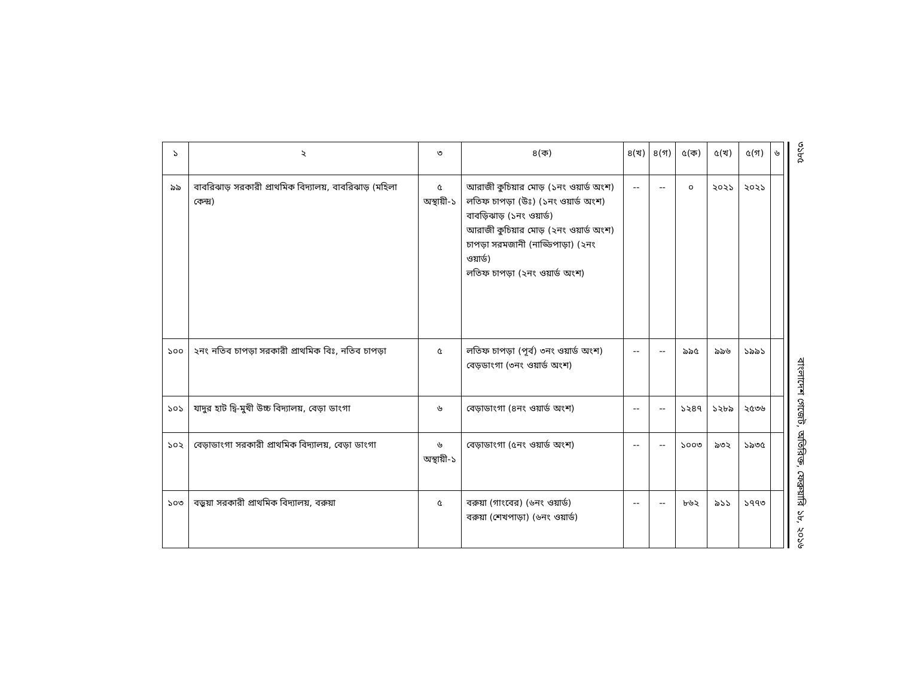| ১ | ২ | ৩ | ৪(ক) | ৪(খ) | ৪(গ) | ৫(ক) | ৫(খ) | ৫(গ) | ৬ |
| --- | --- | --- | --- | --- | --- | --- | --- | --- | --- |
| ৯৯ | বাবরিঝাড় সরকারী প্রাথমিক বিদ্যালয়, বাবরিঝাড় (মহিলা কেন্দ্র) | ৫ অস্থায়ী-১ | আরাজী কুচিয়ার মোড় (১নং ওয়ার্ড অংশ) লতিফ চাপড়া (উঃ) (১নং ওয়ার্ড অংশ) বাবড়িঝাড় (১নং ওয়ার্ড) আরাজী কুচিয়ার মোড় (২নং ওয়ার্ড অংশ) চাপড়া সরমজানী (নাড্ডিপাড়া) (২নং ওয়ার্ড) লতিফ চাপড়া (২নং ওয়ার্ড অংশ) | -- | -- | ০ | ২০২১ | ২০২১ | |
| ১০০ | ২নং নতিব চাপড়া সরকারী প্রাথমিক বিঃ, নতিব চাপড়া | ৫ | লতিফ চাপড়া (পূর্ব) ৩নং ওয়ার্ড অংশ) বেড়ডাংগা (৩নং ওয়ার্ড অংশ) | -- | -- | ৯৯৫ | ৯৯৬ | ১৯৯১ | |
| ১০১ | যাদুর হাট দ্বি-মুখী উচ্চ বিদ্যালয়, বেড়া ডাংগা | ৬ | বেড়াডাংগা (৪নং ওয়ার্ড অংশ) | -- | -- | ১২৪৭ | ১২৮৯ | ২৫৩৬ | |
| ১০২ | বেড়াডাংগা সরকারী প্রাথমিক বিদ্যালয়, বেড়া ডাংগা | ৬ অস্থায়ী-১ | বেড়াডাংগা (৫নং ওয়ার্ড অংশ) | -- | -- | ১০০৩ | ৯৩২ | ১৯৩৫ | |
| ১০৩ | বড়ুয়া সরকারী প্রাথমিক বিদ্যালয়, বরুয়া | ৫ | বরুয়া (গাংবের) (৬নং ওয়ার্ড) বরুয়া (শেখপাড়া) (৬নং ওয়ার্ড) | -- | -- | ৮৬২ | ৯১১ | ১৭৭৩ | |
৩১৮৫ বাংলাদেশ গেজেট, অতিরিক্ত, ফেব্রুয়ারি ১৮, ২০১৬